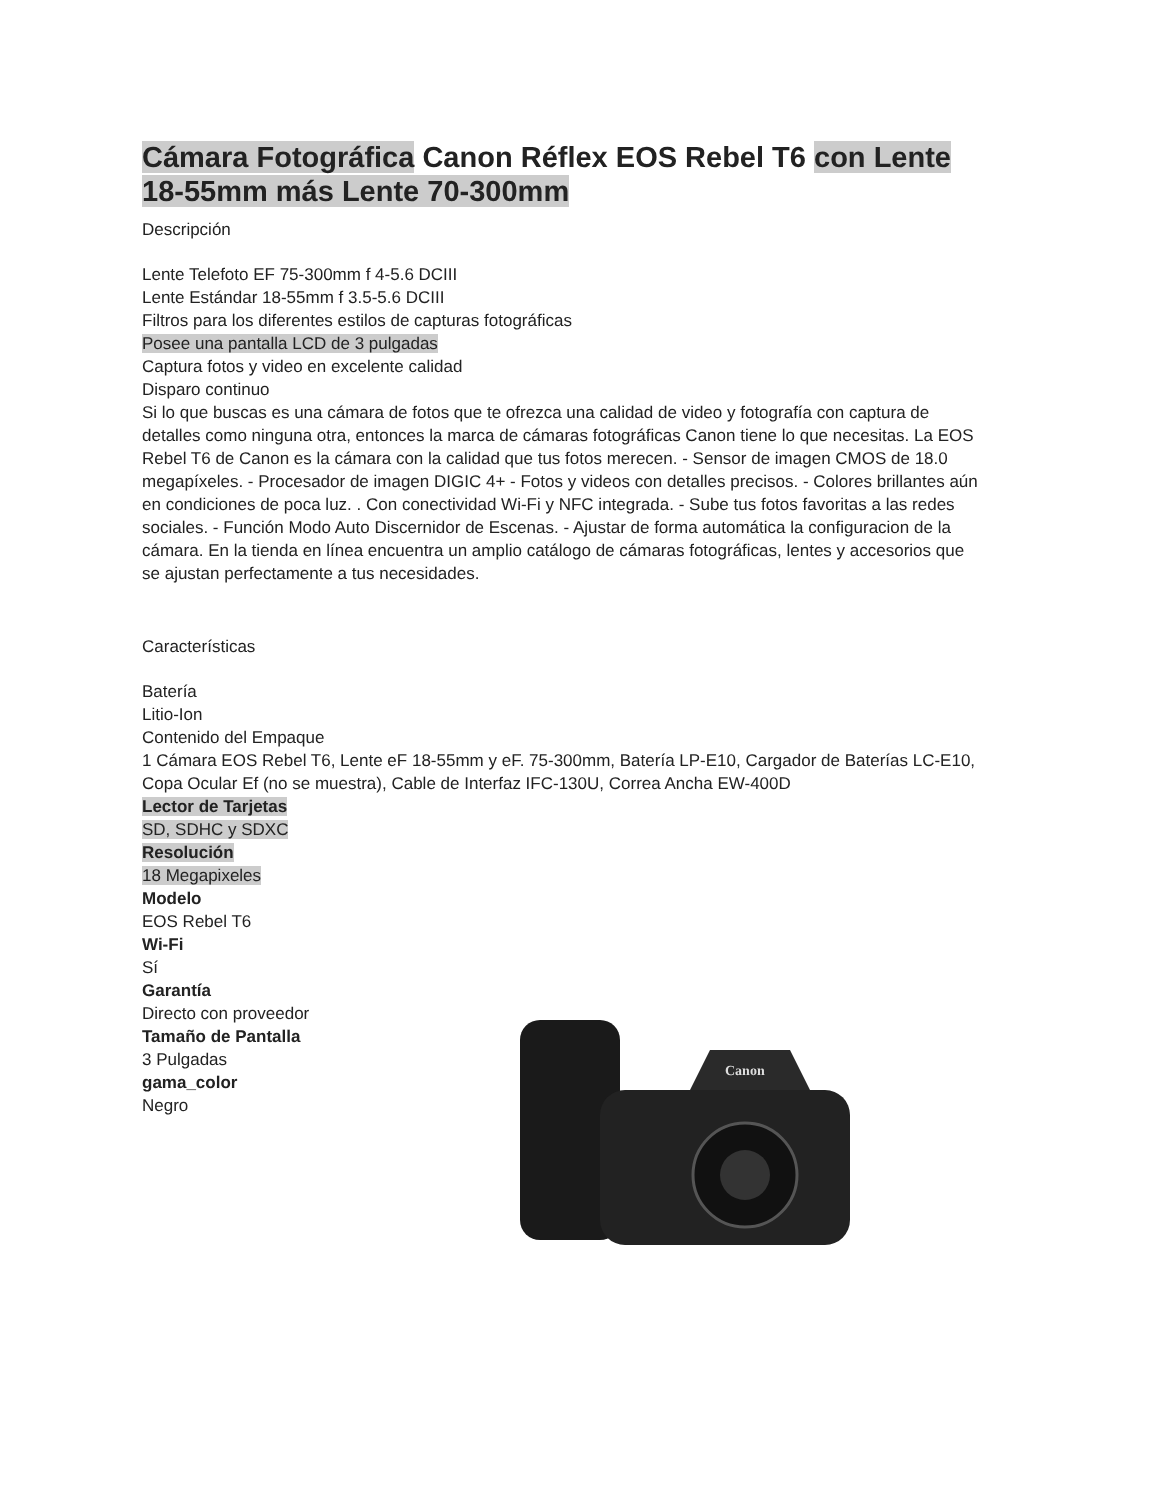Cámara Fotográfica Canon Réflex EOS Rebel T6 con Lente 18-55mm más Lente 70-300mm
Descripción
Lente Telefoto EF 75-300mm f 4-5.6 DCIII
Lente Estándar 18-55mm f 3.5-5.6 DCIII
Filtros para los diferentes estilos de capturas fotográficas
Posee una pantalla LCD de 3 pulgadas
Captura fotos y video en excelente calidad
Disparo continuo
Si lo que buscas es una cámara de fotos que te ofrezca una calidad de video y fotografía con captura de detalles como ninguna otra, entonces la marca de cámaras fotográficas Canon tiene lo que necesitas. La EOS Rebel T6 de Canon es la cámara con la calidad que tus fotos merecen. - Sensor de imagen CMOS de 18.0 megapíxeles. - Procesador de imagen DIGIC 4+ - Fotos y videos con detalles precisos. - Colores brillantes aún en condiciones de poca luz. . Con conectividad Wi-Fi y NFC integrada. - Sube tus fotos favoritas a las redes sociales. - Función Modo Auto Discernidor de Escenas. - Ajustar de forma automática la configuracion de la cámara. En la tienda en línea encuentra un amplio catálogo de cámaras fotográficas, lentes y accesorios que se ajustan perfectamente a tus necesidades.
Características
Batería
Litio-Ion
Contenido del Empaque
1 Cámara EOS Rebel T6, Lente eF 18-55mm y eF. 75-300mm, Batería LP-E10, Cargador de Baterías LC-E10, Copa Ocular Ef (no se muestra), Cable de Interfaz IFC-130U, Correa Ancha EW-400D
Lector de Tarjetas
SD, SDHC y SDXC
Resolución
18 Megapixeles
Modelo
EOS Rebel T6
Wi-Fi
Sí
Garantía
Directo con proveedor
Tamaño de Pantalla
3 Pulgadas
gama_color
Negro
Canon